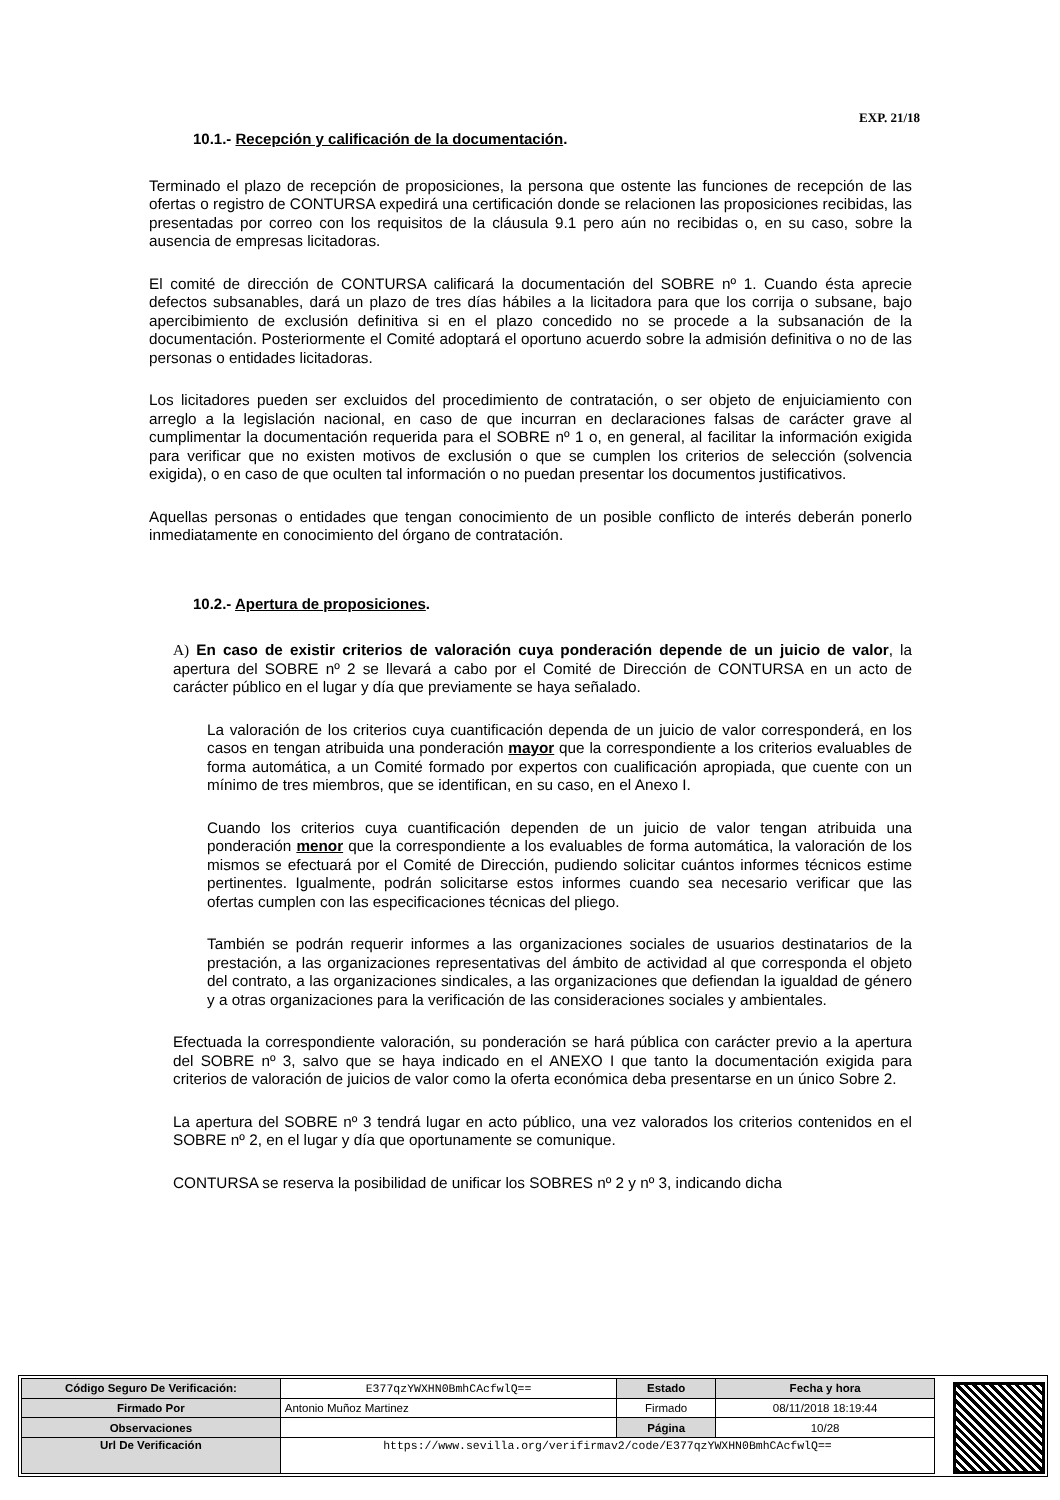EXP. 21/18
10.1.- Recepción y calificación de la documentación.
Terminado el plazo de recepción de proposiciones, la persona que ostente las funciones de recepción de las ofertas o registro de CONTURSA expedirá una certificación donde se relacionen las proposiciones recibidas, las presentadas por correo con los requisitos de la cláusula 9.1 pero aún no recibidas o, en su caso, sobre la ausencia de empresas licitadoras.
El comité de dirección de CONTURSA calificará la documentación del SOBRE nº 1. Cuando ésta aprecie defectos subsanables, dará un plazo de tres días hábiles a la licitadora para que los corrija o subsane, bajo apercibimiento de exclusión definitiva si en el plazo concedido no se procede a la subsanación de la documentación. Posteriormente el Comité adoptará el oportuno acuerdo sobre la admisión definitiva o no de las personas o entidades licitadoras.
Los licitadores pueden ser excluidos del procedimiento de contratación, o ser objeto de enjuiciamiento con arreglo a la legislación nacional, en caso de que incurran en declaraciones falsas de carácter grave al cumplimentar la documentación requerida para el SOBRE nº 1 o, en general, al facilitar la información exigida para verificar que no existen motivos de exclusión o que se cumplen los criterios de selección (solvencia exigida), o en caso de que oculten tal información o no puedan presentar los documentos justificativos.
Aquellas personas o entidades que tengan conocimiento de un posible conflicto de interés deberán ponerlo inmediatamente en conocimiento del órgano de contratación.
10.2.- Apertura de proposiciones.
A) En caso de existir criterios de valoración cuya ponderación depende de un juicio de valor, la apertura del SOBRE nº 2 se llevará a cabo por el Comité de Dirección de CONTURSA en un acto de carácter público en el lugar y día que previamente se haya señalado.
La valoración de los criterios cuya cuantificación dependa de un juicio de valor corresponderá, en los casos en tengan atribuida una ponderación mayor que la correspondiente a los criterios evaluables de forma automática, a un Comité formado por expertos con cualificación apropiada, que cuente con un mínimo de tres miembros, que se identifican, en su caso, en el Anexo I.
Cuando los criterios cuya cuantificación dependen de un juicio de valor tengan atribuida una ponderación menor que la correspondiente a los evaluables de forma automática, la valoración de los mismos se efectuará por el Comité de Dirección, pudiendo solicitar cuántos informes técnicos estime pertinentes. Igualmente, podrán solicitarse estos informes cuando sea necesario verificar que las ofertas cumplen con las especificaciones técnicas del pliego.
También se podrán requerir informes a las organizaciones sociales de usuarios destinatarios de la prestación, a las organizaciones representativas del ámbito de actividad al que corresponda el objeto del contrato, a las organizaciones sindicales, a las organizaciones que defiendan la igualdad de género y a otras organizaciones para la verificación de las consideraciones sociales y ambientales.
Efectuada la correspondiente valoración, su ponderación se hará pública con carácter previo a la apertura del SOBRE nº 3, salvo que se haya indicado en el ANEXO I que tanto la documentación exigida para criterios de valoración de juicios de valor como la oferta económica deba presentarse en un único Sobre 2.
La apertura del SOBRE nº 3 tendrá lugar en acto público, una vez valorados los criterios contenidos en el SOBRE nº 2, en el lugar y día que oportunamente se comunique.
CONTURSA se reserva la posibilidad de unificar los SOBRES nº 2 y nº 3, indicando dicha
| Código Seguro De Verificación: | E377qzYWXHN0BmhCAcfwlQ== | Estado | Fecha y hora |
| Firmado Por | Antonio Muñoz Martinez | Firmado | 08/11/2018 18:19:44 |
| Observaciones | | Página | 10/28 |
| Url De Verificación | https://www.sevilla.org/verifirmav2/code/E377qzYWXHN0BmhCAcfwlQ== | | |